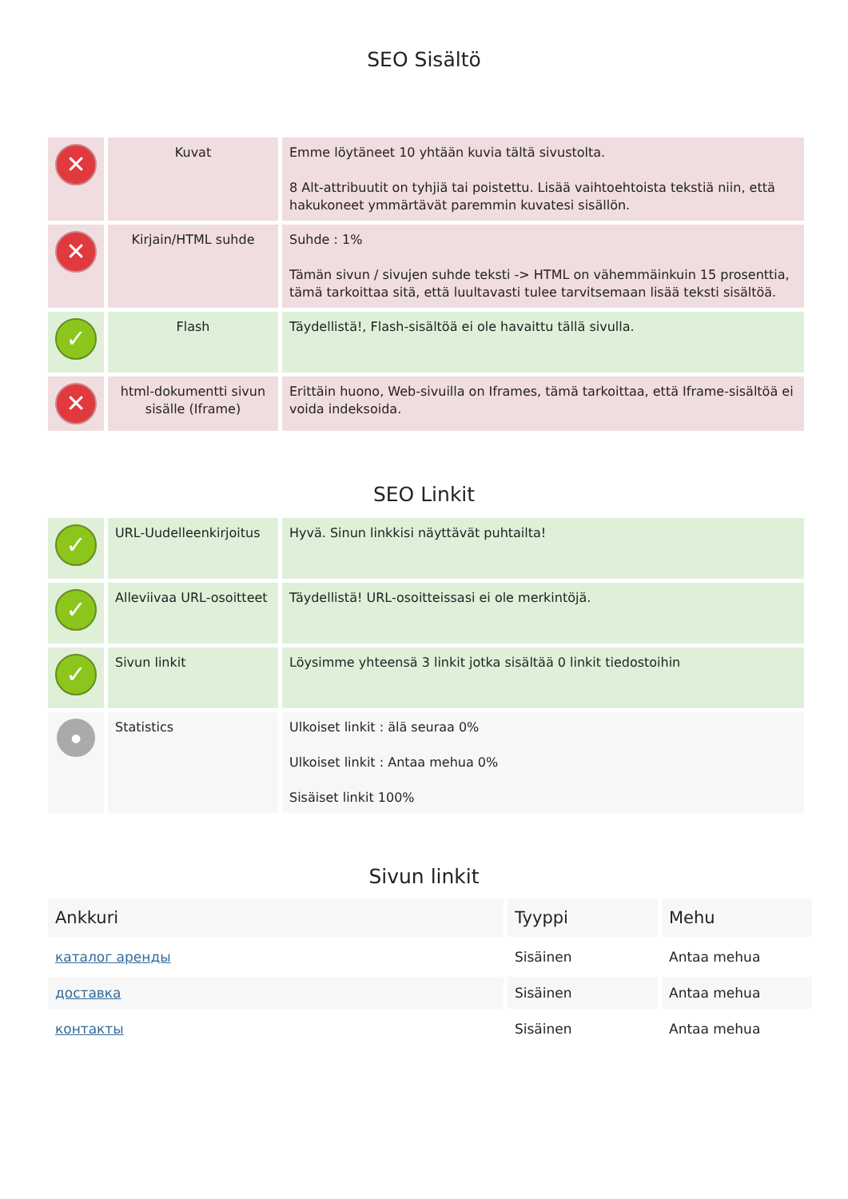SEO Sisältö
| ✕ | Kuvat | Emme löytäneet 10 yhtään kuvia tältä sivustolta. 8 Alt-attribuutit on tyhjiä tai poistettu. Lisää vaihtoehtoista tekstiä niin, että hakukoneet ymmärtävät paremmin kuvatesi sisällön. |
| ✕ | Kirjain/HTML suhde | Suhde : 1% Tämän sivun / sivujen suhde teksti -> HTML on vähemmäinkuin 15 prosenttia, tämä tarkoittaa sitä, että luultavasti tulee tarvitsemaan lisää teksti sisältöä. |
| ✓ | Flash | Täydellistä!, Flash-sisältöä ei ole havaittu tällä sivulla. |
| ✕ | html-dokumentti sivun sisälle (Iframe) | Erittäin huono, Web-sivuilla on Iframes, tämä tarkoittaa, että Iframe-sisältöä ei voida indeksoida. |
SEO Linkit
| ✓ | URL-Uudelleenkirjoitus | Hyvä. Sinun linkkisi näyttävät puhtailta! |
| ✓ | Alleviivaa URL-osoitteet | Täydellistä! URL-osoitteissasi ei ole merkintöjä. |
| ✓ | Sivun linkit | Löysimme yhteensä 3 linkit jotka sisältää 0 linkit tiedostoihin |
| ● | Statistics | Ulkoiset linkit : älä seuraa 0% Ulkoiset linkit : Antaa mehua 0% Sisäiset linkit 100% |
Sivun linkit
| Ankkuri | Tyyppi | Mehu |
| --- | --- | --- |
| каталог аренды | Sisäinen | Antaa mehua |
| доставка | Sisäinen | Antaa mehua |
| контакты | Sisäinen | Antaa mehua |